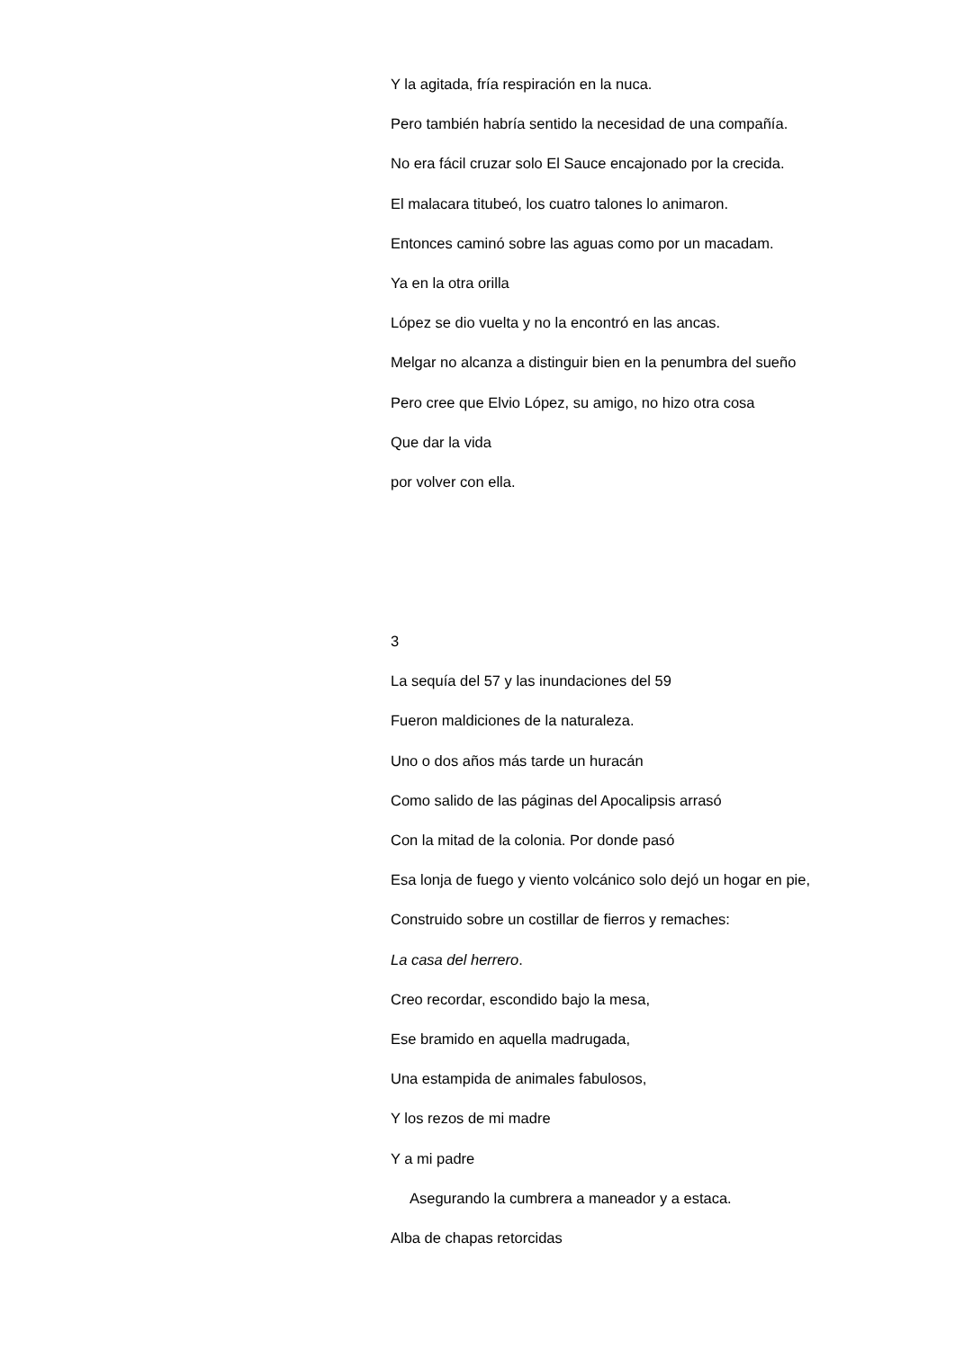Y la agitada, fría respiración en la nuca.
Pero también habría sentido la necesidad de una compañía.
No era fácil cruzar solo El Sauce encajonado por la crecida.
El malacara titubeó, los cuatro talones lo animaron.
Entonces caminó sobre las aguas como por un macadam.
Ya en la otra orilla
López se dio vuelta y no la encontró en las ancas.
Melgar no alcanza a distinguir bien en la penumbra del sueño
Pero cree que Elvio López, su amigo, no hizo otra cosa
Que dar la vida
por volver con ella.
3
La sequía del 57 y las inundaciones del 59
Fueron maldiciones de la naturaleza.
Uno o dos años más tarde un huracán
Como salido de las páginas del Apocalipsis arrasó
Con la mitad de la colonia. Por donde pasó
Esa lonja de fuego y viento volcánico solo dejó un hogar en pie,
Construido sobre un costillar de fierros y remaches:
La casa del herrero.
Creo recordar, escondido bajo la mesa,
Ese bramido en aquella madrugada,
Una estampida de animales fabulosos,
Y los rezos de mi madre
Y a mi padre
Asegurando la cumbrera a maneador y a estaca.
Alba de chapas retorcidas